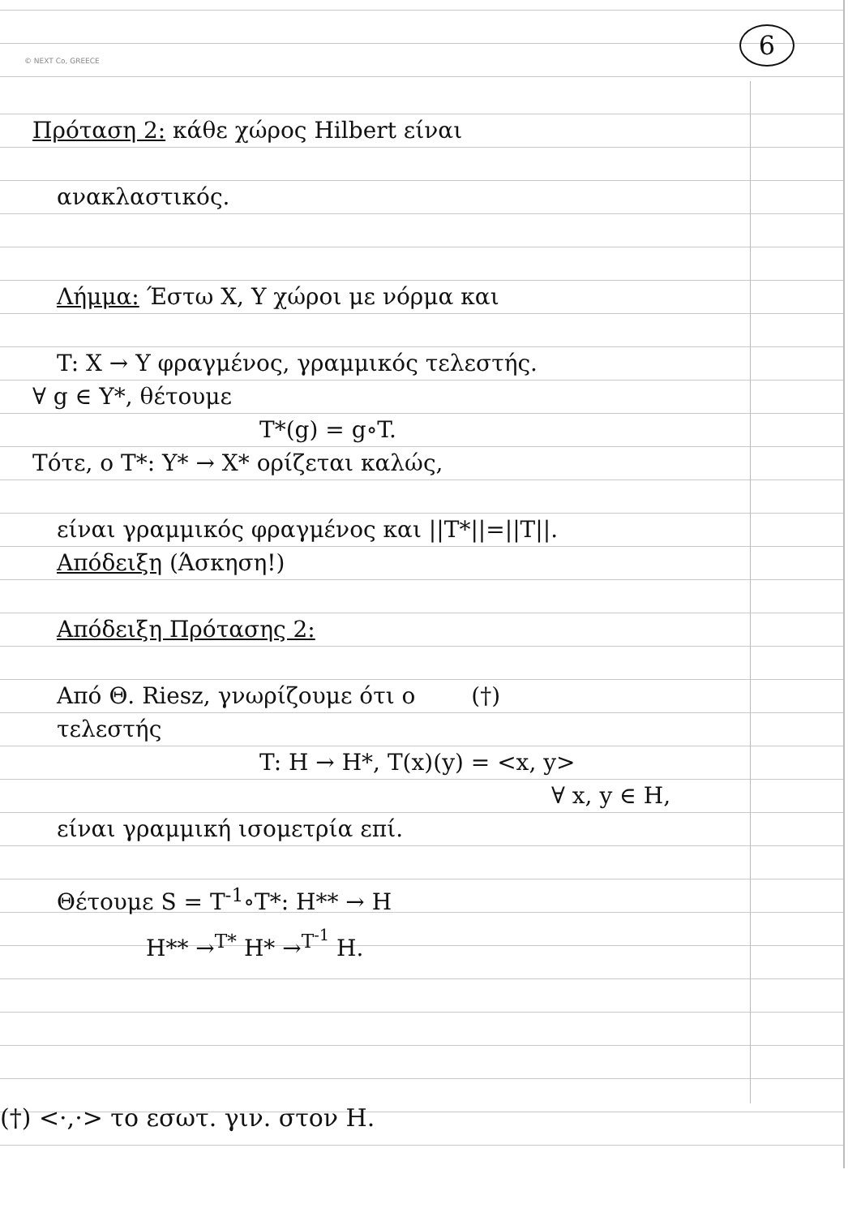© NEXT Co, GREECE
6
Πρόταση 2: κάθε χώρος Hilbert είναι
ανακλαστικός.
Λήμμα: Έστω X, Y χώροι με νόρμα και
T: X → Y φραγμένος, γραμμικός τελεστής.
∀ g ∈ Y*, θέτουμε
T*(g) = g∘T.
Τότε, ο T*: Y* → X* ορίζεται καλώς,
είναι γραμμικός φραγμένος και ||T*||=||T||.
Απόδειξη (Άσκηση!)
Απόδειξη Πρότασης 2:
Από Θ. Riesz, γνωρίζουμε ότι ο (†)
τελεστής
T: H → H*, T(x)(y) = <x, y>
∀ x, y ∈ H,
είναι γραμμική ισομετρία επί.
Θέτουμε S = T<sup>-1</sup>∘T*: H** → H
H** →<sup>T*</sup> H* →<sup>T<sup>-1</sup></sup> H.
(†) <·,·> το εσωτ. γιν. στον H.